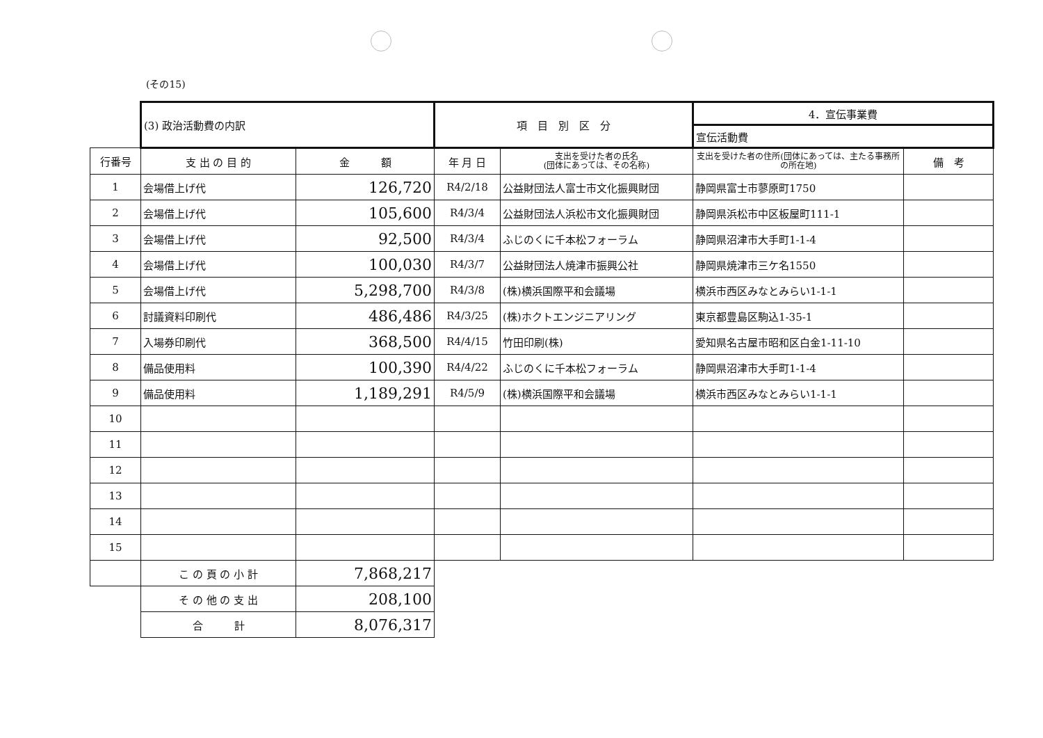(その15)
| | (3) 政治活動費の内訳 | | 項 目 別 区 分 | | 4．宣伝事業費 | |
| | | | | | 宣伝活動費 | |
| 行番号 | 支 出 の 目 的 | 金 額 | 年 月 日 | 支出を受けた者の氏名 (団体にあっては、その名称) | 支出を受けた者の住所(団体にあっては、主たる事務所の所在地) | 備 考 |
| 1 | 会場借上げ代 | 126,720 | R4/2/18 | 公益財団法人富士市文化振興財団 | 静岡県富士市蓼原町1750 | |
| 2 | 会場借上げ代 | 105,600 | R4/3/4 | 公益財団法人浜松市文化振興財団 | 静岡県浜松市中区板屋町111-1 | |
| 3 | 会場借上げ代 | 92,500 | R4/3/4 | ふじのくに千本松フォーラム | 静岡県沼津市大手町1-1-4 | |
| 4 | 会場借上げ代 | 100,030 | R4/3/7 | 公益財団法人焼津市振興公社 | 静岡県焼津市三ケ名1550 | |
| 5 | 会場借上げ代 | 5,298,700 | R4/3/8 | (株)横浜国際平和会議場 | 横浜市西区みなとみらい1-1-1 | |
| 6 | 討議資料印刷代 | 486,486 | R4/3/25 | (株)ホクトエンジニアリング | 東京都豊島区駒込1-35-1 | |
| 7 | 入場券印刷代 | 368,500 | R4/4/15 | 竹田印刷(株) | 愛知県名古屋市昭和区白金1-11-10 | |
| 8 | 備品使用料 | 100,390 | R4/4/22 | ふじのくに千本松フォーラム | 静岡県沼津市大手町1-1-4 | |
| 9 | 備品使用料 | 1,189,291 | R4/5/9 | (株)横浜国際平和会議場 | 横浜市西区みなとみらい1-1-1 | |
| 10 | | | | | | |
| 11 | | | | | | |
| 12 | | | | | | |
| 13 | | | | | | |
| 14 | | | | | | |
| 15 | | | | | | |
| | こ の 頁 の 小 計 | 7,868,217 | | | | |
| | そ の 他 の 支 出 | 208,100 | | | | |
| | 合 計 | 8,076,317 | | | | |